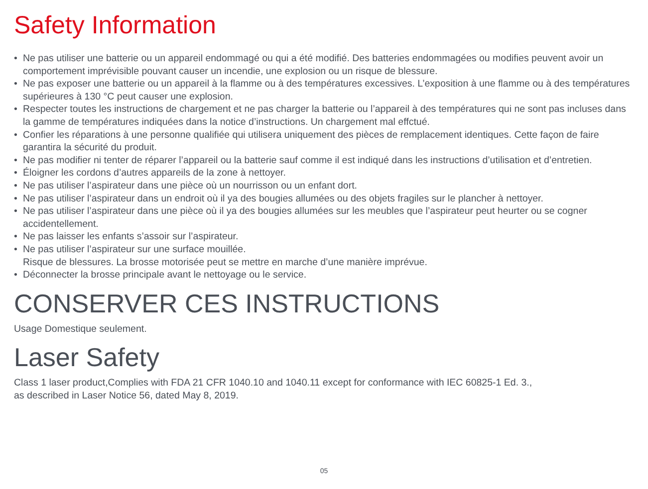Safety Information
• Ne pas utiliser une batterie ou un appareil endommagé ou qui a été modifié. Des batteries endommagées ou modifies peuvent avoir un comportement imprévisible pouvant causer un incendie, une explosion ou un risque de blessure.
• Ne pas exposer une batterie ou un appareil à la flamme ou à des températures excessives. L’exposition à une flamme ou à des températures supérieures à 130 °C peut causer une explosion.
• Respecter toutes les instructions de chargement et ne pas charger la batterie ou l’appareil à des températures qui ne sont pas incluses dans la gamme de températures indiquées dans la notice d’instructions. Un chargement mal effctué.
• Confier les réparations à une personne qualifiée qui utilisera uniquement des pièces de remplacement identiques. Cette façon de faire garantira la sécurité du produit.
• Ne pas modifier ni tenter de réparer l’appareil ou la batterie sauf comme il est indiqué dans les instructions d’utilisation et d’entretien.
• Éloigner les cordons d’autres appareils de la zone à nettoyer.
• Ne pas utiliser l’aspirateur dans une pièce où un nourrisson ou un enfant dort.
• Ne pas utiliser l’aspirateur dans un endroit où il ya des bougies allumées ou des objets fragiles sur le plancher à nettoyer.
• Ne pas utiliser l’aspirateur dans une pièce où il ya des bougies allumées sur les meubles que l’aspirateur peut heurter ou se cogner accidentellement.
• Ne pas laisser les enfants s’assoir sur l’aspirateur.
• Ne pas utiliser l’aspirateur sur une surface mouillée.
Risque de blessures. La brosse motorisée peut se mettre en marche d’une manière imprévue.
• Déconnecter la brosse principale avant le nettoyage ou le service.
CONSERVER CES INSTRUCTIONS
Usage Domestique seulement.
Laser Safety
Class 1 laser product,Complies with FDA 21 CFR 1040.10 and 1040.11 except for conformance with IEC 60825-1 Ed. 3.,
as described in Laser Notice 56, dated May 8, 2019.
05